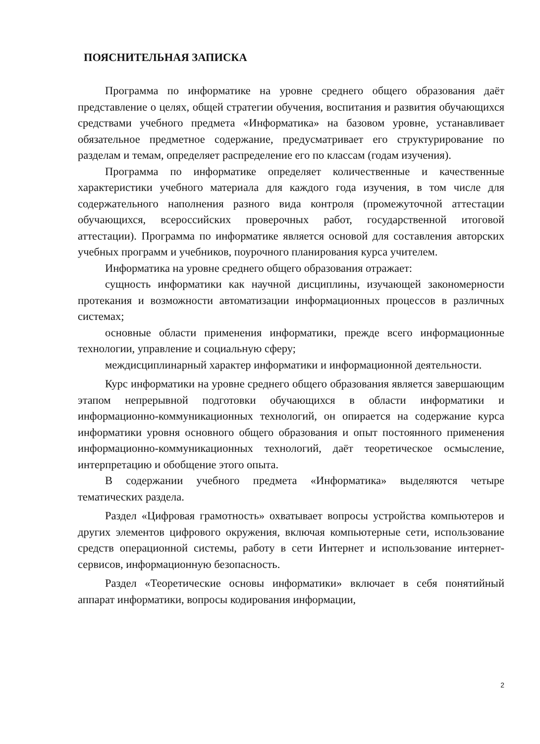ПОЯСНИТЕЛЬНАЯ ЗАПИСКА
Программа по информатике на уровне среднего общего образования даёт представление о целях, общей стратегии обучения, воспитания и развития обучающихся средствами учебного предмета «Информатика» на базовом уровне, устанавливает обязательное предметное содержание, предусматривает его структурирование по разделам и темам, определяет распределение его по классам (годам изучения).
Программа по информатике определяет количественные и качественные характеристики учебного материала для каждого года изучения, в том числе для содержательного наполнения разного вида контроля (промежуточной аттестации обучающихся, всероссийских проверочных работ, государственной итоговой аттестации). Программа по информатике является основой для составления авторских учебных программ и учебников, поурочного планирования курса учителем.
Информатика на уровне среднего общего образования отражает:
сущность информатики как научной дисциплины, изучающей закономерности протекания и возможности автоматизации информационных процессов в различных системах;
основные области применения информатики, прежде всего информационные технологии, управление и социальную сферу;
междисциплинарный характер информатики и информационной деятельности.
Курс информатики на уровне среднего общего образования является завершающим этапом непрерывной подготовки обучающихся в области информатики и информационно-коммуникационных технологий, он опирается на содержание курса информатики уровня основного общего образования и опыт постоянного применения информационно-коммуникационных технологий, даёт теоретическое осмысление, интерпретацию и обобщение этого опыта.
В содержании учебного предмета «Информатика» выделяются четыре тематических раздела.
Раздел «Цифровая грамотность» охватывает вопросы устройства компьютеров и других элементов цифрового окружения, включая компьютерные сети, использование средств операционной системы, работу в сети Интернет и использование интернет-сервисов, информационную безопасность.
Раздел «Теоретические основы информатики» включает в себя понятийный аппарат информатики, вопросы кодирования информации,
2